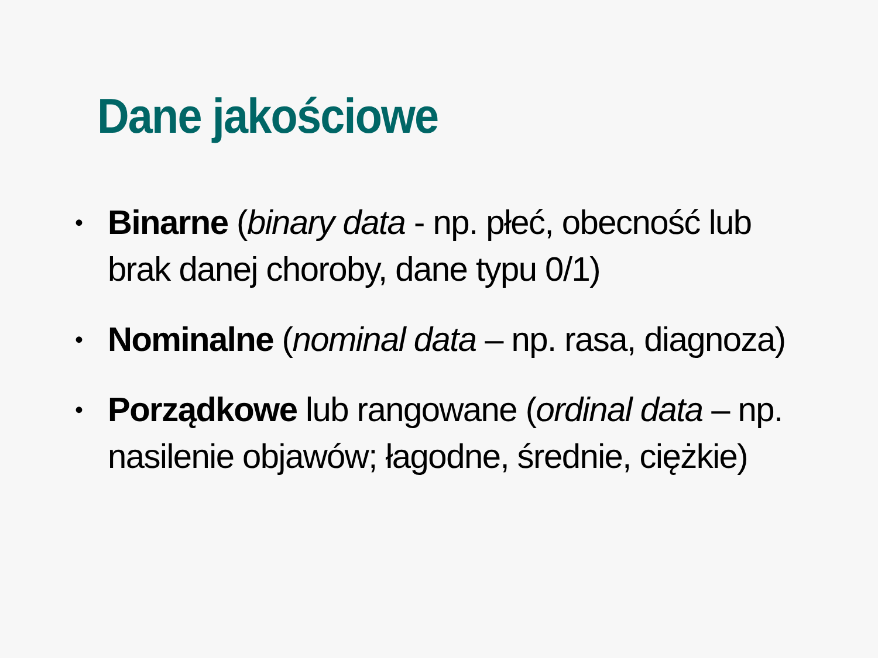Dane jakościowe
• Binarne (binary data - np. płeć, obecność lub brak danej choroby, dane typu 0/1)
• Nominalne (nominal data – np. rasa, diagnoza)
• Porządkowe lub rangowane (ordinal data – np. nasilenie objawów; łagodne, średnie, ciężkie)